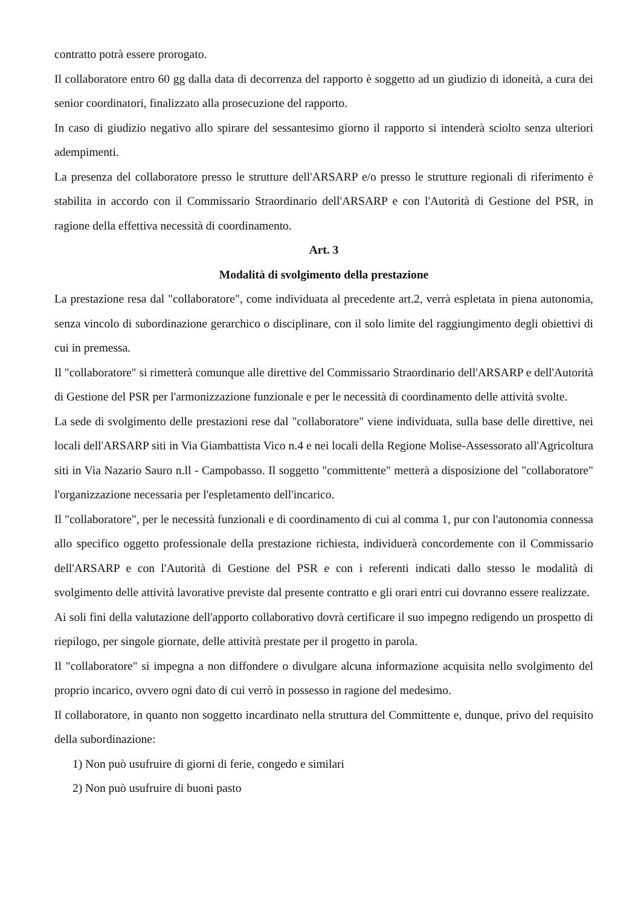contratto potrà essere prorogato.
Il collaboratore entro 60 gg dalla data di decorrenza del rapporto è soggetto ad un giudizio di idoneità, a cura dei senior coordinatori, finalizzato alla prosecuzione del rapporto.
In caso di giudizio negativo allo spirare del sessantesimo giorno il rapporto si intenderà sciolto senza ulteriori adempimenti.
La presenza del collaboratore presso le strutture dell'ARSARP e/o presso le strutture regionali di riferimento è stabilita in accordo con il Commissario Straordinario dell'ARSARP e con l'Autorità di Gestione del PSR, in ragione della effettiva necessità di coordinamento.
Art. 3
Modalità di svolgimento della prestazione
La prestazione resa dal "collaboratore", come individuata al precedente art.2, verrà espletata in piena autonomia, senza vincolo di subordinazione gerarchico o disciplinare, con il solo limite del raggiungimento degli obiettivi di cui in premessa.
Il "collaboratore" si rimetterà comunque alle direttive del Commissario Straordinario dell'ARSARP e dell'Autorità di Gestione del PSR per l'armonizzazione funzionale e per le necessità di coordinamento delle attività svolte.
La sede di svolgimento delle prestazioni rese dal "collaboratore" viene individuata, sulla base delle direttive, nei locali dell'ARSARP siti in Via Giambattista Vico n.4 e nei locali della Regione Molise-Assessorato all'Agricoltura siti in Via Nazario Sauro n.ll - Campobasso. Il soggetto "committente" metterà a disposizione del "collaboratore" l'organizzazione necessaria per l'espletamento dell'incarico.
Il "collaboratore", per le necessità funzionali e di coordinamento di cui al comma 1, pur con l'autonomia connessa allo specifico oggetto professionale della prestazione richiesta, individuerà concordemente con il Commissario dell'ARSARP e con l'Autorità di Gestione del PSR e con i referenti indicati dallo stesso le modalità di svolgimento delle attività lavorative previste dal presente contratto e gli orari entri cui dovranno essere realizzate.
Ai soli fini della valutazione dell'apporto collaborativo dovrà certificare il suo impegno redigendo un prospetto di riepilogo, per singole giornate, delle attività prestate per il progetto in parola.
Il "collaboratore" si impegna a non diffondere o divulgare alcuna informazione acquisita nello svolgimento del proprio incarico, ovvero ogni dato di cui verrò in possesso in ragione del medesimo.
Il collaboratore, in quanto non soggetto incardinato nella struttura del Committente e, dunque, privo del requisito della subordinazione:
1) Non può usufruire di giorni di ferie, congedo e similari
2) Non può usufruire di buoni pasto